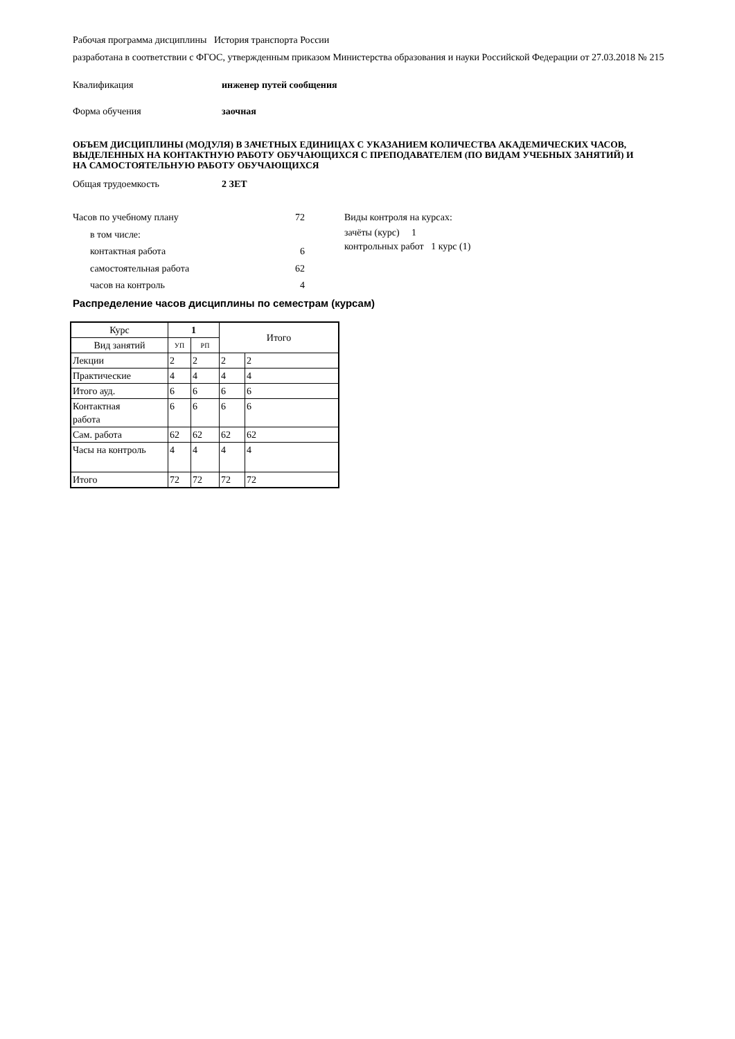Рабочая программа дисциплины История транспорта России
разработана в соответствии с ФГОС, утвержденным приказом Министерства образования и науки Российской Федерации от 27.03.2018 № 215
Квалификация инженер путей сообщения
Форма обучения заочная
ОБЪЕМ ДИСЦИПЛИНЫ (МОДУЛЯ) В ЗАЧЕТНЫХ ЕДИНИЦАХ С УКАЗАНИЕМ КОЛИЧЕСТВА АКАДЕМИЧЕСКИХ ЧАСОВ, ВЫДЕЛЕННЫХ НА КОНТАКТНУЮ РАБОТУ ОБУЧАЮЩИХСЯ С ПРЕПОДАВАТЕЛЕМ (ПО ВИДАМ УЧЕБНЫХ ЗАНЯТИЙ) И НА САМОСТОЯТЕЛЬНУЮ РАБОТУ ОБУЧАЮЩИХСЯ
Общая трудоемкость 2 ЗЕТ
Часов по учебному плану 72
в том числе:
контактная работа 6
самостоятельная работа 62
часов на контроль 4
Виды контроля на курсах:
зачёты (курс) 1
контрольных работ 1 курс (1)
Распределение часов дисциплины по семестрам (курсам)
| Курс | 1 | | Итого | |
| --- | --- | --- | --- | --- |
| Вид занятий | УП | РП | | |
| Лекции | 2 | 2 | 2 | 2 |
| Практические | 4 | 4 | 4 | 4 |
| Итого ауд. | 6 | 6 | 6 | 6 |
| Контактная работа | 6 | 6 | 6 | 6 |
| Сам. работа | 62 | 62 | 62 | 62 |
| Часы на контроль | 4 | 4 | 4 | 4 |
| Итого | 72 | 72 | 72 | 72 |